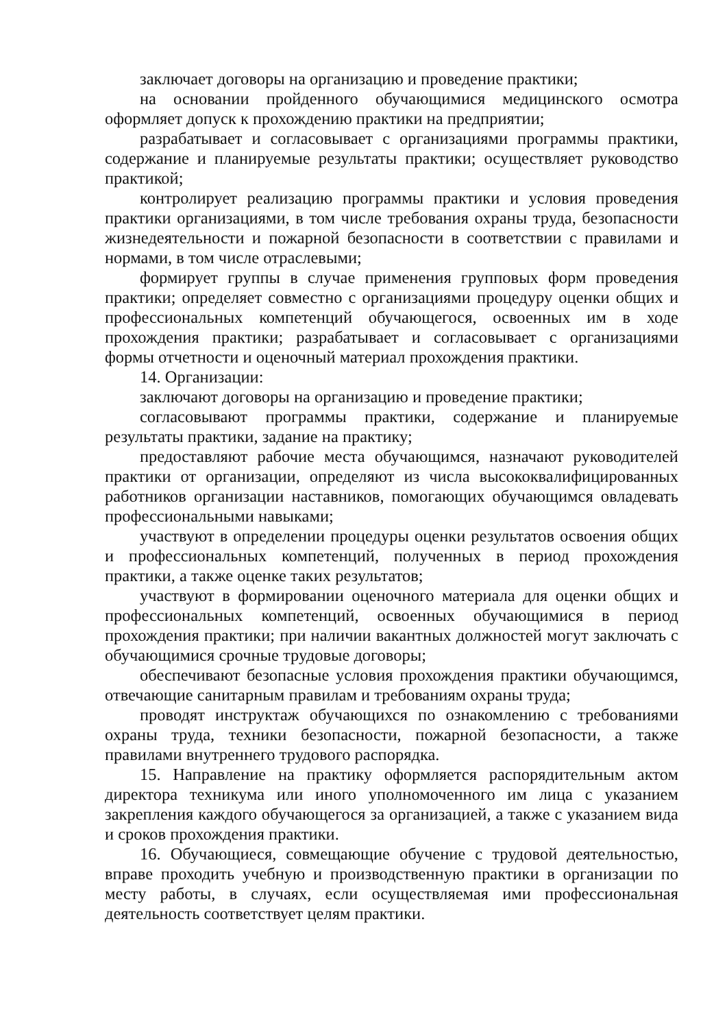заключает договоры на организацию и проведение практики;
на основании пройденного обучающимися медицинского осмотра оформляет допуск к прохождению практики на предприятии;
разрабатывает и согласовывает с организациями программы практики, содержание и планируемые результаты практики; осуществляет руководство практикой;
контролирует реализацию программы практики и условия проведения практики организациями, в том числе требования охраны труда, безопасности жизнедеятельности и пожарной безопасности в соответствии с правилами и нормами, в том числе отраслевыми;
формирует группы в случае применения групповых форм проведения практики; определяет совместно с организациями процедуру оценки общих и профессиональных компетенций обучающегося, освоенных им в ходе прохождения практики; разрабатывает и согласовывает с организациями формы отчетности и оценочный материал прохождения практики.
14. Организации:
заключают договоры на организацию и проведение практики;
согласовывают программы практики, содержание и планируемые результаты практики, задание на практику;
предоставляют рабочие места обучающимся, назначают руководителей практики от организации, определяют из числа высококвалифицированных работников организации наставников, помогающих обучающимся овладевать профессиональными навыками;
участвуют в определении процедуры оценки результатов освоения общих и профессиональных компетенций, полученных в период прохождения практики, а также оценке таких результатов;
участвуют в формировании оценочного материала для оценки общих и профессиональных компетенций, освоенных обучающимися в период прохождения практики; при наличии вакантных должностей могут заключать с обучающимися срочные трудовые договоры;
обеспечивают безопасные условия прохождения практики обучающимся, отвечающие санитарным правилам и требованиям охраны труда;
проводят инструктаж обучающихся по ознакомлению с требованиями охраны труда, техники безопасности, пожарной безопасности, а также правилами внутреннего трудового распорядка.
15. Направление на практику оформляется распорядительным актом директора техникума или иного уполномоченного им лица с указанием закрепления каждого обучающегося за организацией, а также с указанием вида и сроков прохождения практики.
16. Обучающиеся, совмещающие обучение с трудовой деятельностью, вправе проходить учебную и производственную практики в организации по месту работы, в случаях, если осуществляемая ими профессиональная деятельность соответствует целям практики.